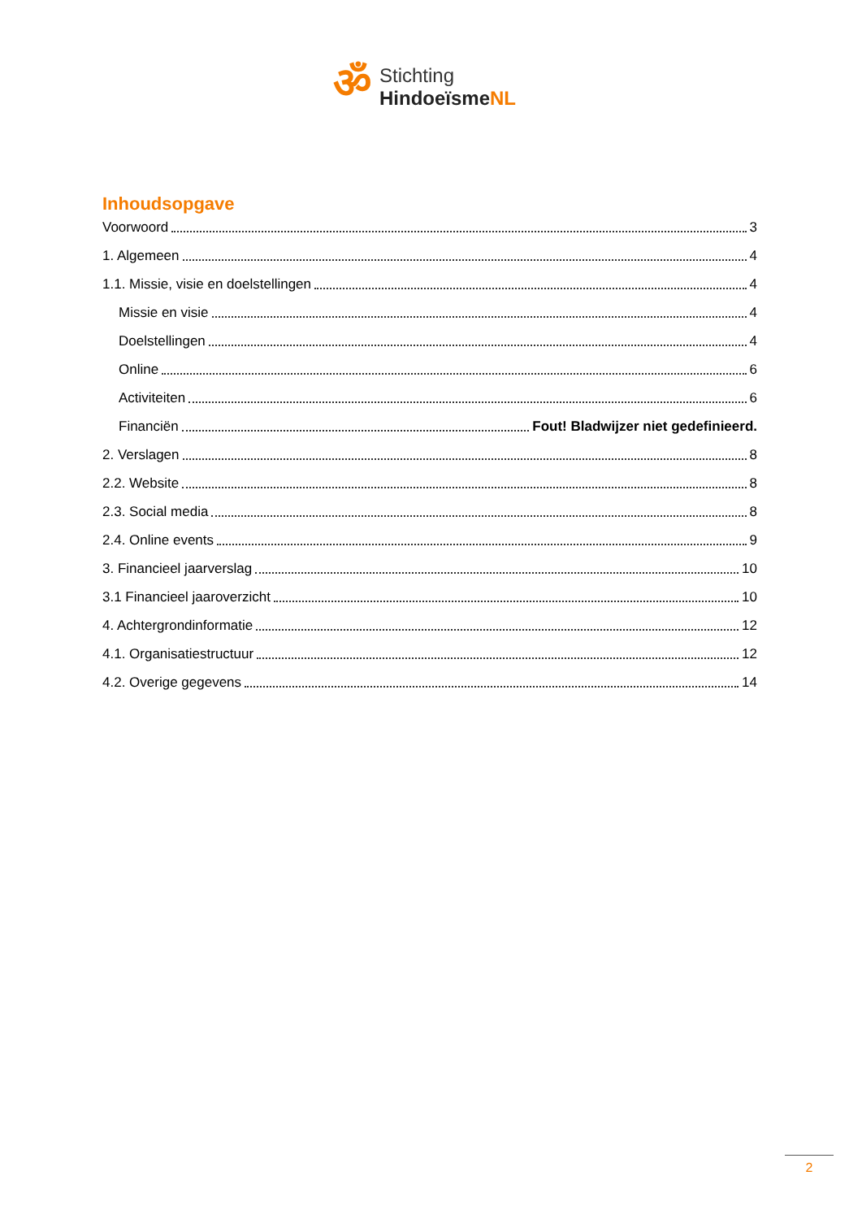ॐ
Stichting
HindoeïsmeNL
Inhoudsopgave
Voorwoord 3
1. Algemeen 4
1.1. Missie, visie en doelstellingen 4
Missie en visie 4
Doelstellingen 4
Online 6
Activiteiten 6
Financiën Fout! Bladwijzer niet gedefinieerd.
2. Verslagen 8
2.2. Website 8
2.3. Social media 8
2.4. Online events 9
3. Financieel jaarverslag 10
3.1 Financieel jaaroverzicht 10
4. Achtergrondinformatie 12
4.1. Organisatiestructuur 12
4.2. Overige gegevens 14
2